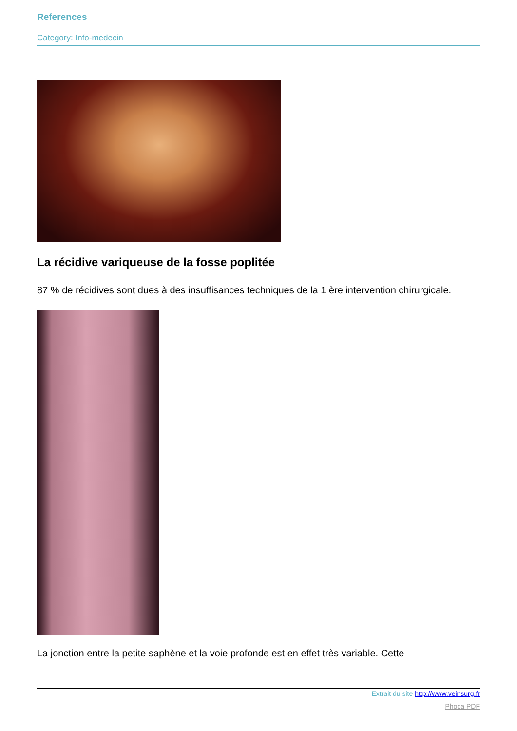References
Category: Info-medecin
La récidive variqueuse de la fosse poplitée
87 % de récidives sont dues à des insuffisances techniques de la 1 ère intervention chirurgicale.
La jonction entre la petite saphène et la voie profonde est en effet très variable. Cette
Extrait du site http://www.veinsurg.fr
Phoca PDF